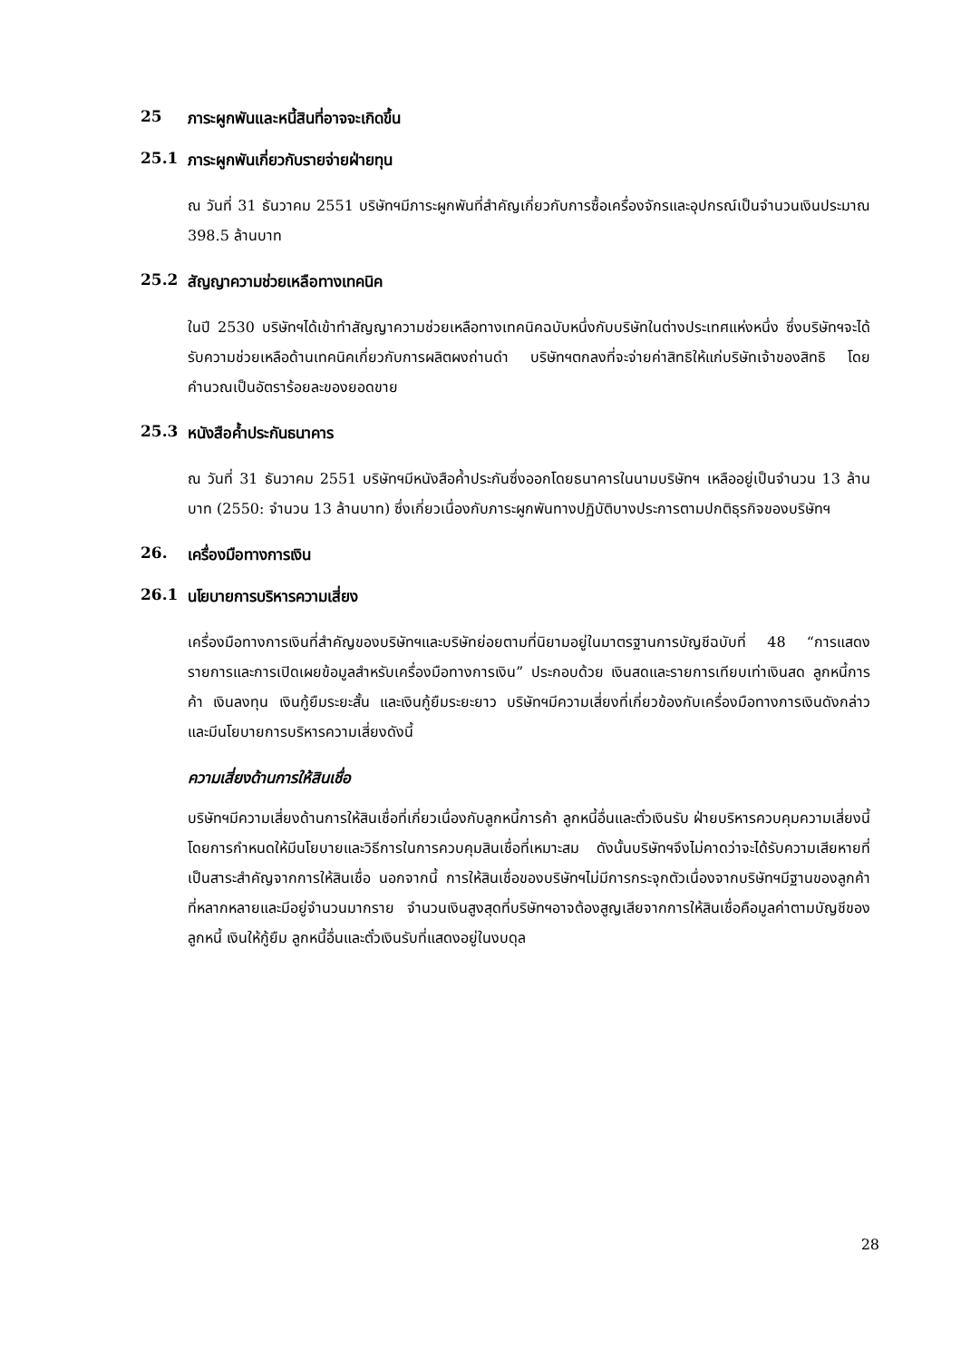25 ภาระผูกพันและหนี้สินที่อาจจะเกิดขึ้น
25.1 ภาระผูกพันเกี่ยวกับรายจ่ายฝ่ายทุน
ณ วันที่ 31 ธันวาคม 2551 บริษัทฯมีภาระผูกพันที่สำคัญเกี่ยวกับการซื้อเครื่องจักรและอุปกรณ์เป็นจำนวนเงินประมาณ 398.5 ล้านบาท
25.2 สัญญาความช่วยเหลือทางเทคนิค
ในปี 2530 บริษัทฯได้เข้าทำสัญญาความช่วยเหลือทางเทคนิคฉบับหนึ่งกับบริษัทในต่างประเทศแห่งหนึ่ง ซึ่งบริษัทฯจะได้รับความช่วยเหลือด้านเทคนิคเกี่ยวกับการผลิตผงถ่านดำ บริษัทฯตกลงที่จะจ่ายค่าสิทธิให้แก่บริษัทเจ้าของสิทธิ โดยคำนวณเป็นอัตราร้อยละของยอดขาย
25.3 หนังสือค้ำประกันธนาคาร
ณ วันที่ 31 ธันวาคม 2551 บริษัทฯมีหนังสือค้ำประกันซึ่งออกโดยธนาคารในนามบริษัทฯ เหลืออยู่เป็นจำนวน 13 ล้านบาท (2550: จำนวน 13 ล้านบาท) ซึ่งเกี่ยวเนื่องกับภาระผูกพันทางปฏิบัติบางประการตามปกติธุรกิจของบริษัทฯ
26. เครื่องมือทางการเงิน
26.1 นโยบายการบริหารความเสี่ยง
เครื่องมือทางการเงินที่สำคัญของบริษัทฯและบริษัทย่อยตามที่นิยามอยู่ในมาตรฐานการบัญชีฉบับที่ 48 “การแสดงรายการและการเปิดเผยข้อมูลสำหรับเครื่องมือทางการเงิน” ประกอบด้วย เงินสดและรายการเทียบเท่าเงินสด ลูกหนี้การค้า เงินลงทุน เงินกู้ยืมระยะสั้น และเงินกู้ยืมระยะยาว บริษัทฯมีความเสี่ยงที่เกี่ยวข้องกับเครื่องมือทางการเงินดังกล่าว และมีนโยบายการบริหารความเสี่ยงดังนี้
ความเสี่ยงด้านการให้สินเชื่อ
บริษัทฯมีความเสี่ยงด้านการให้สินเชื่อที่เกี่ยวเนื่องกับลูกหนี้การค้า ลูกหนี้อื่นและตั๋วเงินรับ ฝ่ายบริหารควบคุมความเสี่ยงนี้โดยการกำหนดให้มีนโยบายและวิธีการในการควบคุมสินเชื่อที่เหมาะสม ดังนั้นบริษัทฯจึงไม่คาดว่าจะได้รับความเสียหายที่เป็นสาระสำคัญจากการให้สินเชื่อ นอกจากนี้ การให้สินเชื่อของบริษัทฯไม่มีการกระจุกตัวเนื่องจากบริษัทฯมีฐานของลูกค้าที่หลากหลายและมีอยู่จำนวนมากราย จำนวนเงินสูงสุดที่บริษัทฯอาจต้องสูญเสียจากการให้สินเชื่อคือมูลค่าตามบัญชีของลูกหนี้ เงินให้กู้ยืม ลูกหนี้อื่นและตั๋วเงินรับที่แสดงอยู่ในงบดุล
28